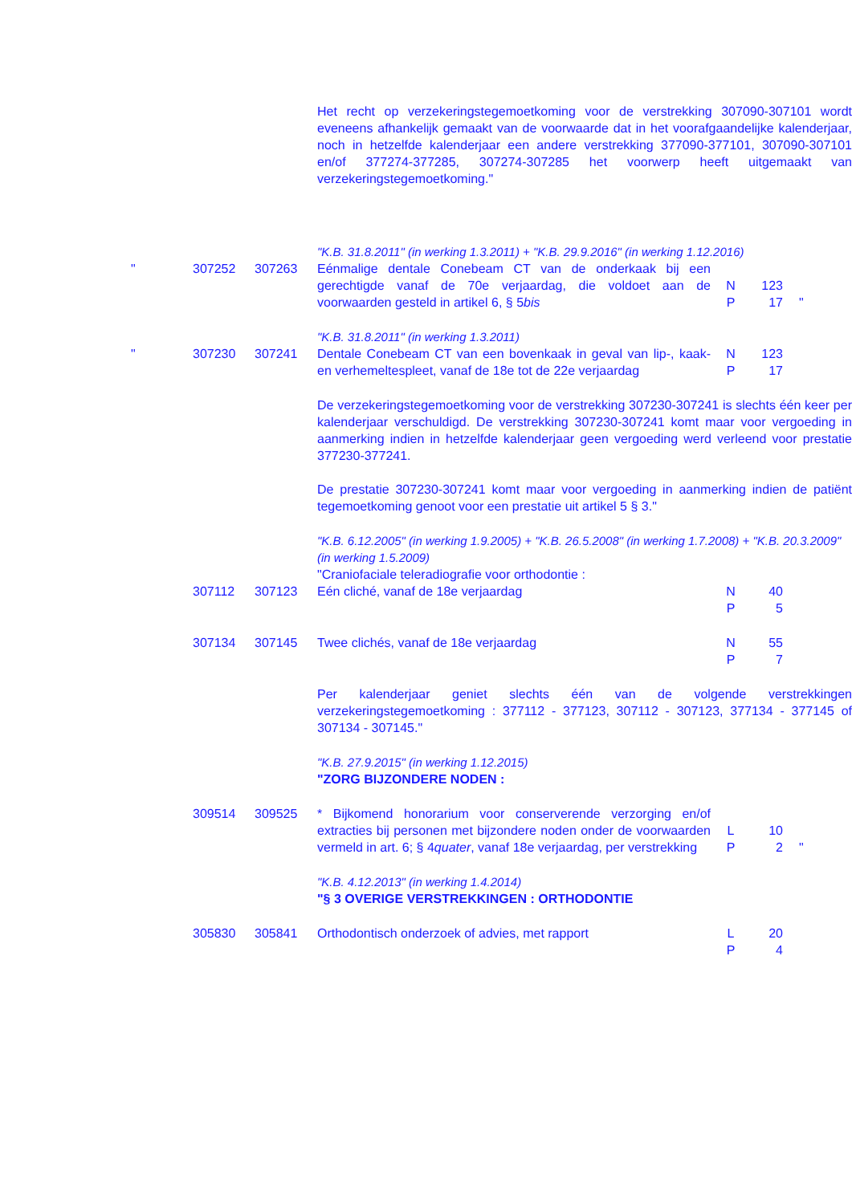| | | | Het recht op verzekeringstegemoetkoming voor de verstrekking 307090-307101 wordt eveneens afhankelijk gemaakt van de voorwaarde dat in het voorafgaandelijke kalenderjaar, noch in hetzelfde kalenderjaar een andere verstrekking 377090-377101, 307090-307101 en/of 377274-377285, 307274-307285 het voorwerp heeft uitgemaakt van verzekeringstegemoetkoming." | | | |
| | | | "K.B. 31.8.2011" (in werking 1.3.2011) + "K.B. 29.9.2016" (in werking 1.12.2016) | | | |
| " | 307252 | 307263 | Eénmalige dentale Conebeam CT van de onderkaak bij een gerechtigde vanaf de 70e verjaardag, die voldoet aan de voorwaarden gesteld in artikel 6, § 5 bis | N P | 123 17 | " |
| | | | "K.B. 31.8.2011" (in werking 1.3.2011) | | | |
| " | 307230 | 307241 | Dentale Conebeam CT van een bovenkaak in geval van lip-, kaak- en verhemeltespleet, vanaf de 18e tot de 22e verjaardag | N P | 123 17 | |
| | | | De verzekeringstegemoetkoming voor de verstrekking 307230-307241 is slechts één keer per kalenderjaar verschuldigd. De verstrekking 307230-307241 komt maar voor vergoeding in aanmerking indien in hetzelfde kalenderjaar geen vergoeding werd verleend voor prestatie 377230-377241. De prestatie 307230-307241 komt maar voor vergoeding in aanmerking indien de patiënt tegemoetkoming genoot voor een prestatie uit artikel 5 § 3." | | | |
| | | | "K.B. 6.12.2005" (in werking 1.9.2005) + "K.B. 26.5.2008" (in werking 1.7.2008) + "K.B. 20.3.2009" (in werking 1.5.2009) "Craniofaciale teleradiografie voor orthodontie : | | | |
| | 307112 | 307123 | Eén cliché, vanaf de 18e verjaardag | N P | 40 5 | |
| | 307134 | 307145 | Twee clichés, vanaf de 18e verjaardag | N P | 55 7 | |
| | | | Per kalenderjaar geniet slechts één van de volgende verstrekkingen verzekeringstegemoetkoming : 377112 - 377123, 307112 - 307123, 377134 - 377145 of 307134 - 307145." | | | |
| | | | "K.B. 27.9.2015" (in werking 1.12.2015) "ZORG BIJZONDERE NODEN : | | | |
| | 309514 | 309525 | * Bijkomend honorarium voor conserverende verzorging en/of extracties bij personen met bijzondere noden onder de voorwaarden vermeld in art. 6; § 4 quater , vanaf 18e verjaardag, per verstrekking | L P | 10 2 | " |
| | | | "K.B. 4.12.2013" (in werking 1.4.2014) "§ 3 OVERIGE VERSTREKKINGEN : ORTHODONTIE | | | |
| | 305830 | 305841 | Orthodontisch onderzoek of advies, met rapport | L P | 20 4 | |